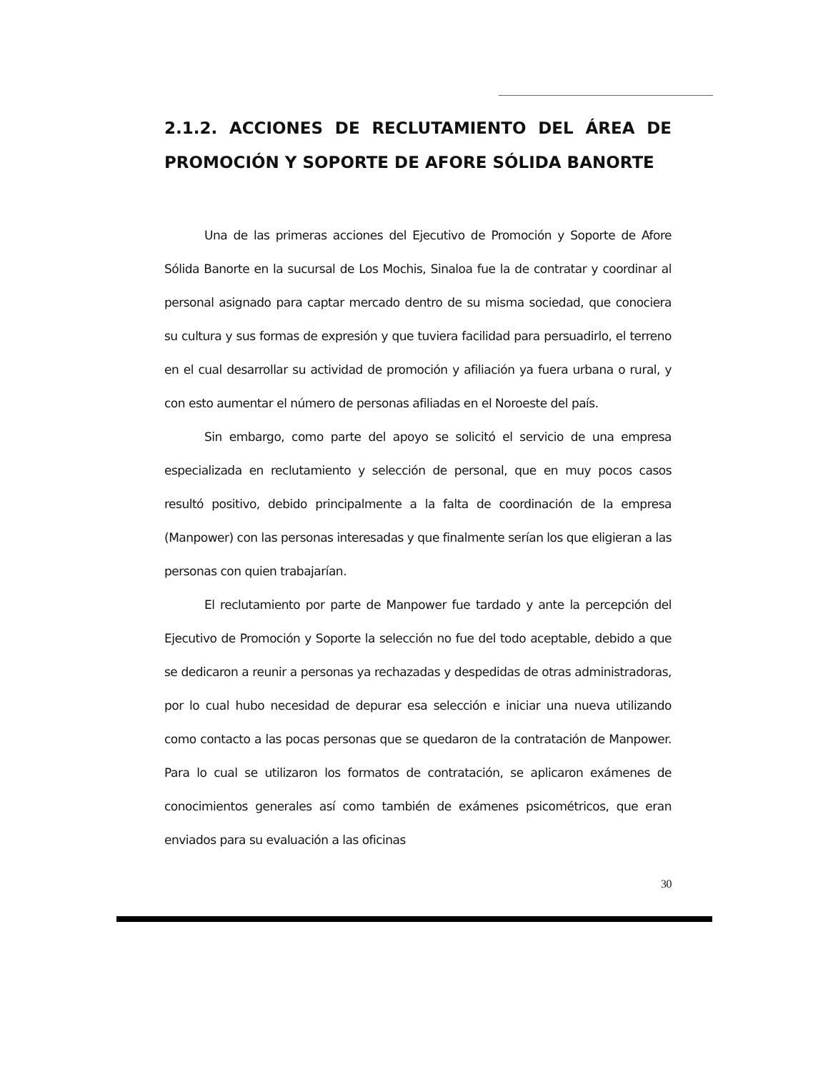2.1.2. ACCIONES DE RECLUTAMIENTO DEL ÁREA DE PROMOCIÓN Y SOPORTE DE AFORE SÓLIDA BANORTE
Una de las primeras acciones del Ejecutivo de Promoción y Soporte de Afore Sólida Banorte en la sucursal de Los Mochis, Sinaloa fue la de contratar y coordinar al personal asignado para captar mercado dentro de su misma sociedad, que conociera su cultura y sus formas de expresión y que tuviera facilidad para persuadirlo, el terreno en el cual desarrollar su actividad de promoción y afiliación ya fuera urbana o rural, y con esto aumentar el número de personas afiliadas en el Noroeste del país.
Sin embargo, como parte del apoyo se solicitó el servicio de una empresa especializada en reclutamiento y selección de personal, que en muy pocos casos resultó positivo, debido principalmente a la falta de coordinación de la empresa (Manpower) con las personas interesadas y que finalmente serían los que eligieran a las personas con quien trabajarían.
El reclutamiento por parte de Manpower fue tardado y ante la percepción del Ejecutivo de Promoción y Soporte la selección no fue del todo aceptable, debido a que se dedicaron a reunir a personas ya rechazadas y despedidas de otras administradoras, por lo cual hubo necesidad de depurar esa selección e iniciar una nueva utilizando como contacto a las pocas personas que se quedaron de la contratación de Manpower. Para lo cual se utilizaron los formatos de contratación, se aplicaron exámenes de conocimientos generales así como también de exámenes psicométricos, que eran enviados para su evaluación a las oficinas
30